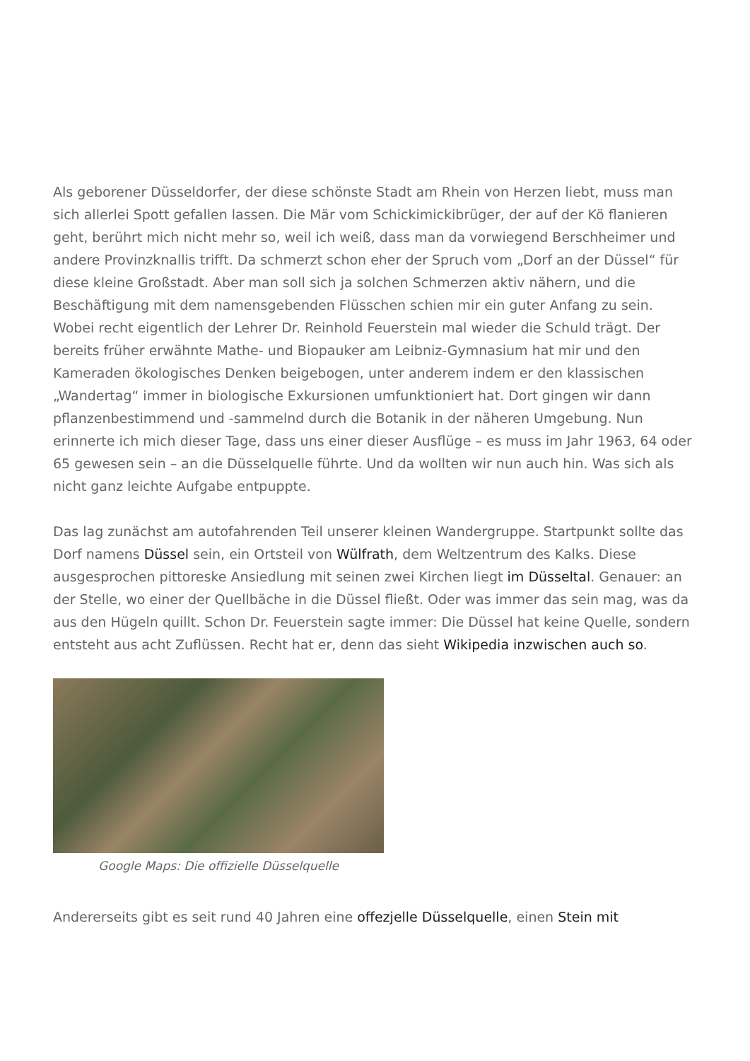Als geborener Düsseldorfer, der diese schönste Stadt am Rhein von Herzen liebt, muss man sich allerlei Spott gefallen lassen. Die Mär vom Schickimickibrüger, der auf der Kö flanieren geht, berührt mich nicht mehr so, weil ich weiß, dass man da vorwiegend Berschheimer und andere Provinzknallis trifft. Da schmerzt schon eher der Spruch vom „Dorf an der Düssel“ für diese kleine Großstadt. Aber man soll sich ja solchen Schmerzen aktiv nähern, und die Beschäftigung mit dem namensgebenden Flüsschen schien mir ein guter Anfang zu sein. Wobei recht eigentlich der Lehrer Dr. Reinhold Feuerstein mal wieder die Schuld trägt. Der bereits früher erwähnte Mathe- und Biopauker am Leibniz-Gymnasium hat mir und den Kameraden ökologisches Denken beigebogen, unter anderem indem er den klassischen „Wandertag“ immer in biologische Exkursionen umfunktioniert hat. Dort gingen wir dann pflanzenbestimmend und -sammelnd durch die Botanik in der näheren Umgebung. Nun erinnerte ich mich dieser Tage, dass uns einer dieser Ausflüge – es muss im Jahr 1963, 64 oder 65 gewesen sein – an die Düsselquelle führte. Und da wollten wir nun auch hin. Was sich als nicht ganz leichte Aufgabe entpuppte.
Das lag zunächst am autofahrenden Teil unserer kleinen Wandergruppe. Startpunkt sollte das Dorf namens Düssel sein, ein Ortsteil von Wülfrath, dem Weltzentrum des Kalks. Diese ausgesprochen pittoreske Ansiedlung mit seinen zwei Kirchen liegt im Düsseltal. Genauer: an der Stelle, wo einer der Quellbäche in die Düssel fließt. Oder was immer das sein mag, was da aus den Hügeln quillt. Schon Dr. Feuerstein sagte immer: Die Düssel hat keine Quelle, sondern entsteht aus acht Zuflüssen. Recht hat er, denn das sieht Wikipedia inzwischen auch so.
Google Maps: Die offizielle Düsselquelle
Andererseits gibt es seit rund 40 Jahren eine offezjelle Düsselquelle, einen Stein mit